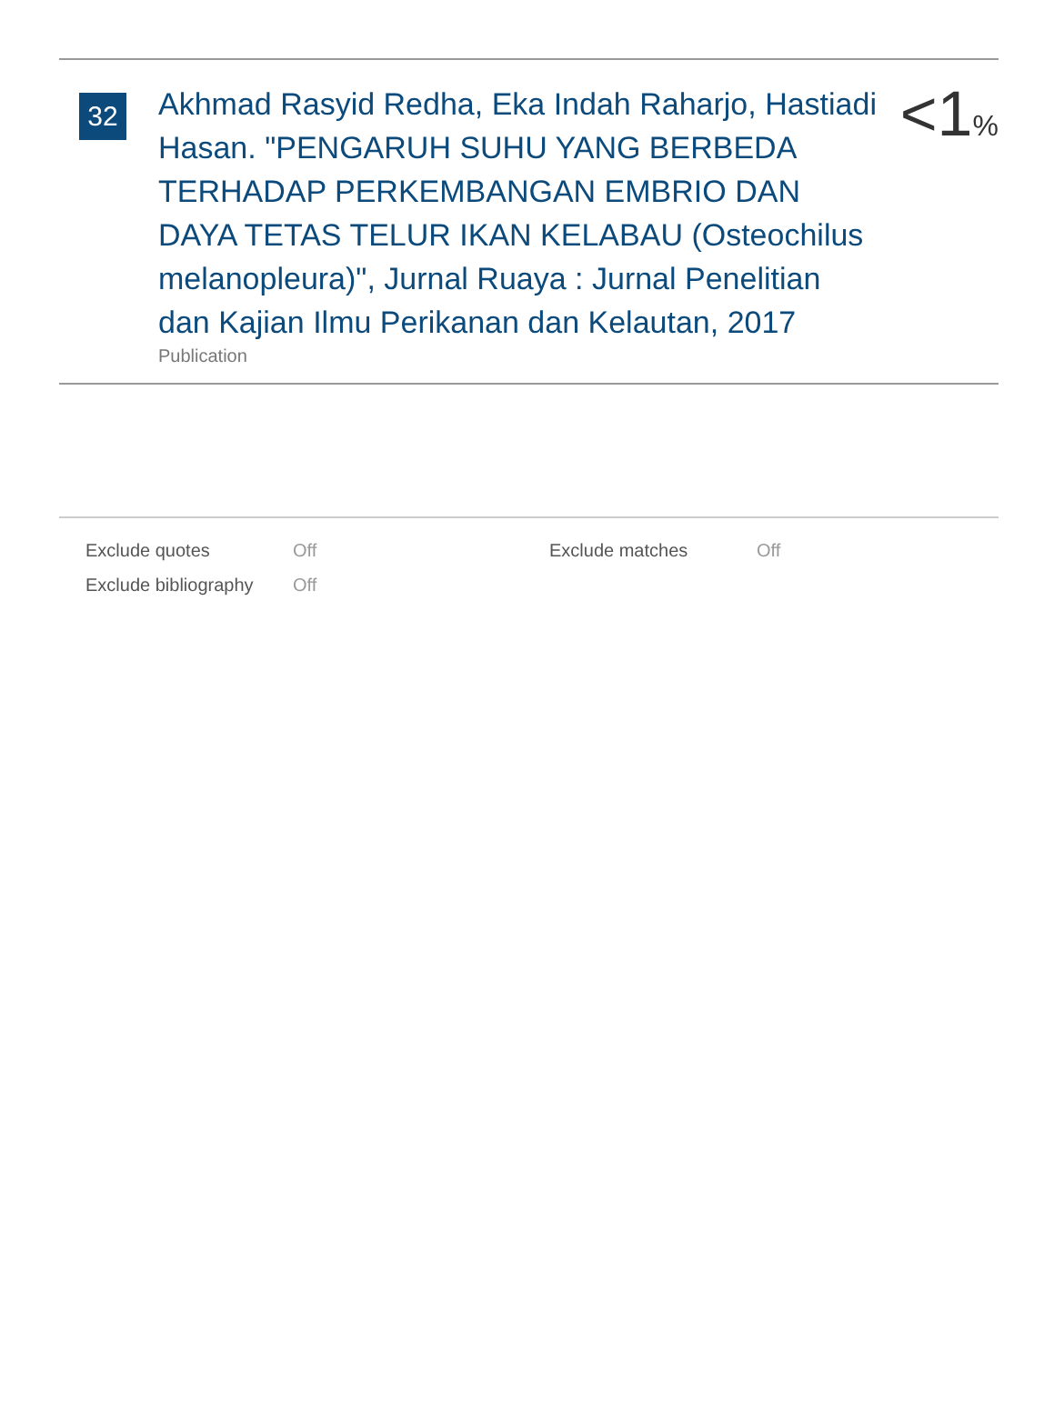32
Akhmad Rasyid Redha, Eka Indah Raharjo, Hastiadi Hasan. "PENGARUH SUHU YANG BERBEDA TERHADAP PERKEMBANGAN EMBRIO DAN DAYA TETAS TELUR IKAN KELABAU (Osteochilus melanopleura)", Jurnal Ruaya : Jurnal Penelitian dan Kajian Ilmu Perikanan dan Kelautan, 2017
Publication
<1%
| Exclude quotes | Off | Exclude matches | Off |
| Exclude bibliography | Off | | |